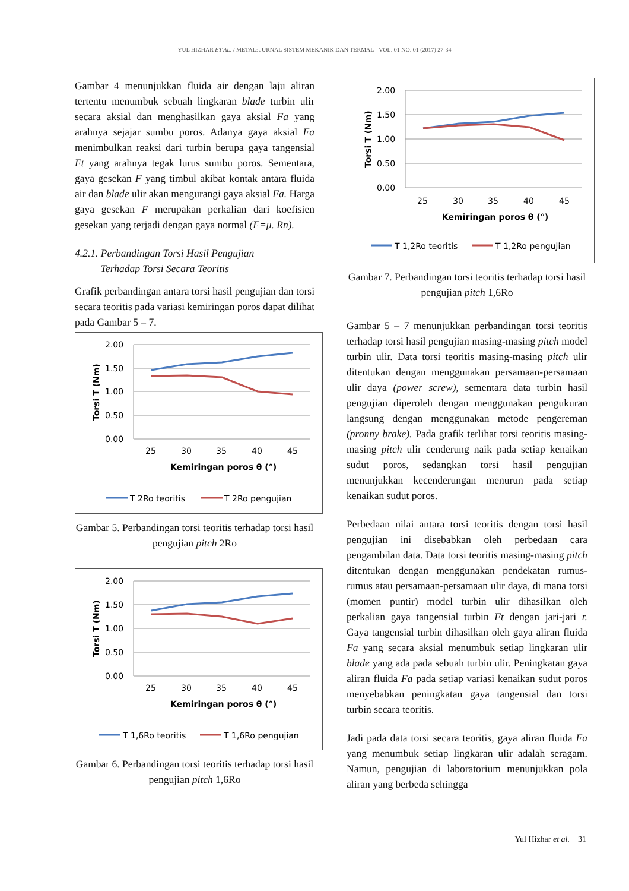YUL HIZHAR ET AL. / METAL: JURNAL SISTEM MEKANIK DAN TERMAL - VOL. 01 NO. 01 (2017) 27-34
Gambar 4 menunjukkan fluida air dengan laju aliran tertentu menumbuk sebuah lingkaran blade turbin ulir secara aksial dan menghasilkan gaya aksial Fa yang arahnya sejajar sumbu poros. Adanya gaya aksial Fa menimbulkan reaksi dari turbin berupa gaya tangensial Ft yang arahnya tegak lurus sumbu poros. Sementara, gaya gesekan F yang timbul akibat kontak antara fluida air dan blade ulir akan mengurangi gaya aksial Fa. Harga gaya gesekan F merupakan perkalian dari koefisien gesekan yang terjadi dengan gaya normal (F=μ. Rn).
4.2.1. Perbandingan Torsi Hasil Pengujian
Terhadap Torsi Secara Teoritis
Grafik perbandingan antara torsi hasil pengujian dan torsi secara teoritis pada variasi kemiringan poros dapat dilihat pada Gambar 5 – 7.
2.00
1.50
1.00
0.50
0.00
25
30
35
40
45
Kemiringan poros θ (°)
T 2Ro teoritis
T 2Ro pengujian
Torsi T (Nm)
Gambar 5. Perbandingan torsi teoritis terhadap torsi hasil pengujian pitch 2Ro
2.00
1.50
1.00
0.50
0.00
25
30
35
40
45
Kemiringan poros θ (°)
T 1,6Ro teoritis
T 1,6Ro pengujian
Torsi T (Nm)
Gambar 6. Perbandingan torsi teoritis terhadap torsi hasil pengujian pitch 1,6Ro
2.00
1.50
1.00
0.50
0.00
25
30
35
40
45
Kemiringan poros θ (°)
T 1,2Ro teoritis
T 1,2Ro pengujian
Torsi T (Nm)
Gambar 7. Perbandingan torsi teoritis terhadap torsi hasil pengujian pitch 1,6Ro
Gambar 5 – 7 menunjukkan perbandingan torsi teoritis terhadap torsi hasil pengujian masing-masing pitch model turbin ulir. Data torsi teoritis masing-masing pitch ulir ditentukan dengan menggunakan persamaan-persamaan ulir daya (power screw), sementara data turbin hasil pengujian diperoleh dengan menggunakan pengukuran langsung dengan menggunakan metode pengereman (pronny brake). Pada grafik terlihat torsi teoritis masing-masing pitch ulir cenderung naik pada setiap kenaikan sudut poros, sedangkan torsi hasil pengujian menunjukkan kecenderungan menurun pada setiap kenaikan sudut poros.
Perbedaan nilai antara torsi teoritis dengan torsi hasil pengujian ini disebabkan oleh perbedaan cara pengambilan data. Data torsi teoritis masing-masing pitch ditentukan dengan menggunakan pendekatan rumus-rumus atau persamaan-persamaan ulir daya, di mana torsi (momen puntir) model turbin ulir dihasilkan oleh perkalian gaya tangensial turbin Ft dengan jari-jari r. Gaya tangensial turbin dihasilkan oleh gaya aliran fluida Fa yang secara aksial menumbuk setiap lingkaran ulir blade yang ada pada sebuah turbin ulir. Peningkatan gaya aliran fluida Fa pada setiap variasi kenaikan sudut poros menyebabkan peningkatan gaya tangensial dan torsi turbin secara teoritis.
Jadi pada data torsi secara teoritis, gaya aliran fluida Fa yang menumbuk setiap lingkaran ulir adalah seragam. Namun, pengujian di laboratorium menunjukkan pola aliran yang berbeda sehingga
Yul Hizhar et al. 31